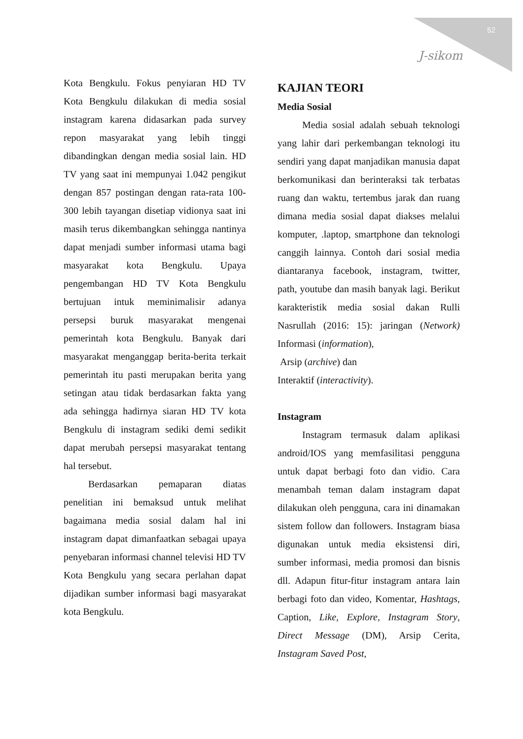52
J-sikom
Kota Bengkulu. Fokus penyiaran HD TV Kota Bengkulu dilakukan di media sosial instagram karena didasarkan pada survey repon masyarakat yang lebih tinggi dibandingkan dengan media sosial lain. HD TV yang saat ini mempunyai 1.042 pengikut dengan 857 postingan dengan rata-rata 100-300 lebih tayangan disetiap vidionya saat ini masih terus dikembangkan sehingga nantinya dapat menjadi sumber informasi utama bagi masyarakat kota Bengkulu. Upaya pengembangan HD TV Kota Bengkulu bertujuan intuk meminimalisir adanya persepsi buruk masyarakat mengenai pemerintah kota Bengkulu. Banyak dari masyarakat menganggap berita-berita terkait pemerintah itu pasti merupakan berita yang setingan atau tidak berdasarkan fakta yang ada sehingga hadirnya siaran HD TV kota Bengkulu di instagram sediki demi sedikit dapat merubah persepsi masyarakat tentang hal tersebut.
Berdasarkan pemaparan diatas penelitian ini bemaksud untuk melihat bagaimana media sosial dalam hal ini instagram dapat dimanfaatkan sebagai upaya penyebaran informasi channel televisi HD TV Kota Bengkulu yang secara perlahan dapat dijadikan sumber informasi bagi masyarakat kota Bengkulu.
KAJIAN TEORI
Media Sosial
Media sosial adalah sebuah teknologi yang lahir dari perkembangan teknologi itu sendiri yang dapat manjadikan manusia dapat berkomunikasi dan berinteraksi tak terbatas ruang dan waktu, tertembus jarak dan ruang dimana media sosial dapat diakses melalui komputer, .laptop, smartphone dan teknologi canggih lainnya. Contoh dari sosial media diantaranya facebook, instagram, twitter, path, youtube dan masih banyak lagi. Berikut karakteristik media sosial dakan Rulli Nasrullah (2016: 15): jaringan (Network) Informasi (information),
Arsip (archive) dan
Interaktif (interactivity).
Instagram
Instagram termasuk dalam aplikasi android/IOS yang memfasilitasi pengguna untuk dapat berbagi foto dan vidio. Cara menambah teman dalam instagram dapat dilakukan oleh pengguna, cara ini dinamakan sistem follow dan followers. Instagram biasa digunakan untuk media eksistensi diri, sumber informasi, media promosi dan bisnis dll. Adapun fitur-fitur instagram antara lain berbagi foto dan video, Komentar, Hashtags, Caption, Like, Explore, Instagram Story, Direct Message (DM), Arsip Cerita, Instagram Saved Post,